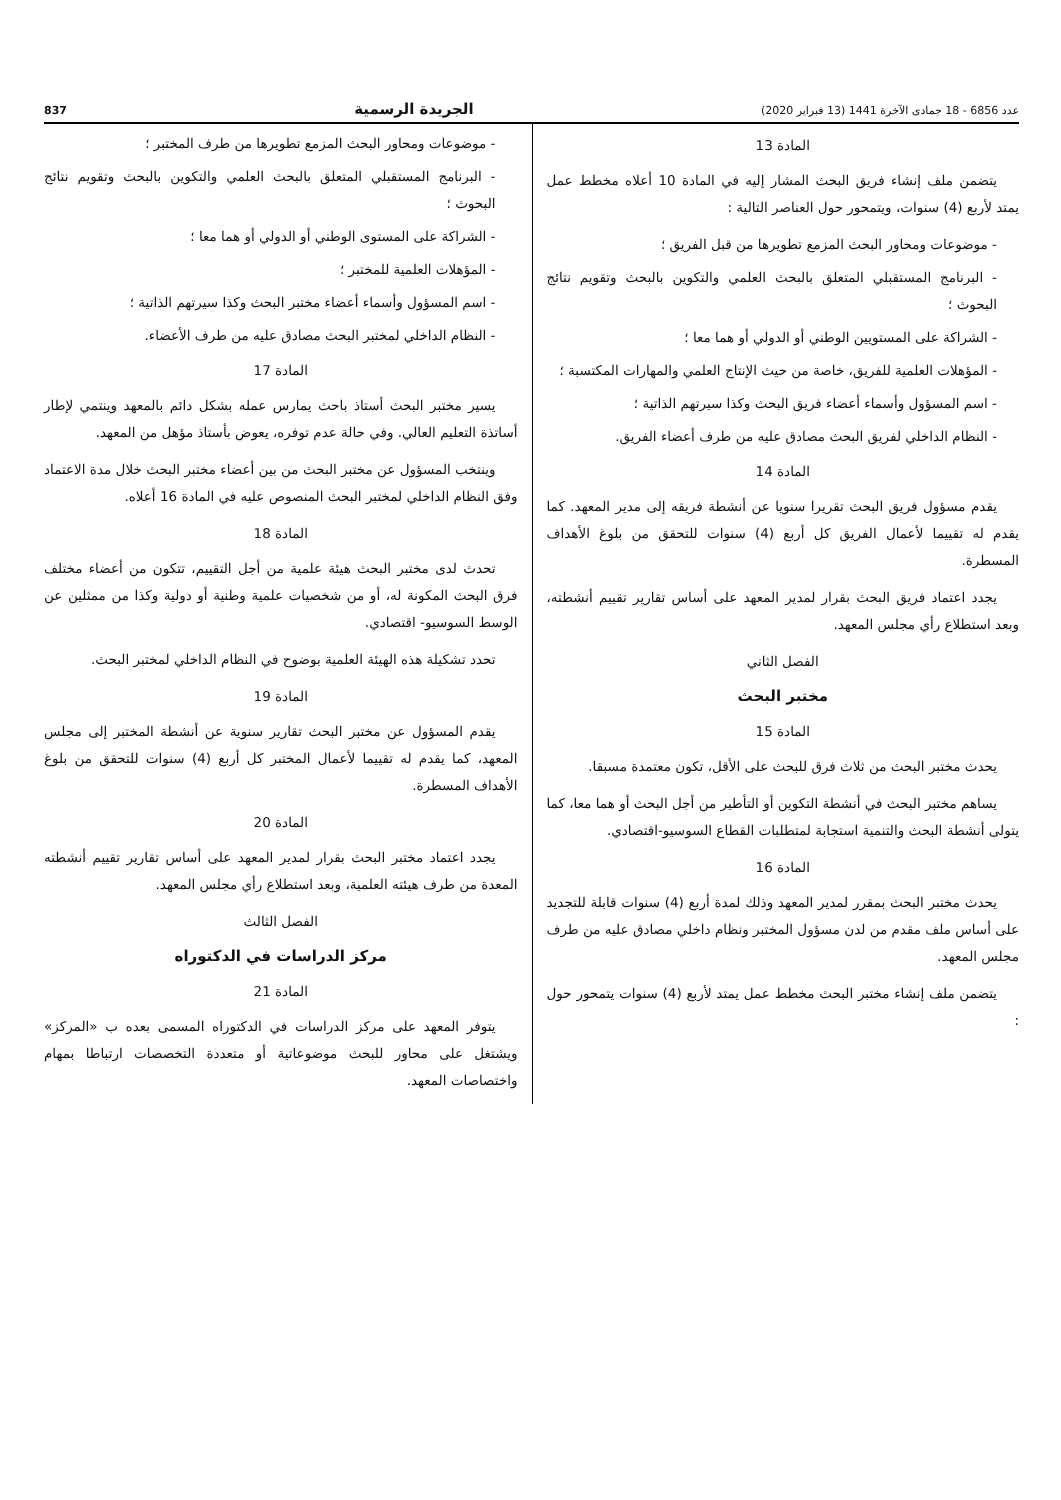عدد 6856 - 18 جمادى الآخرة 1441 (13 فبراير 2020) الجريدة الرسمية 837
المادة 13
يتضمن ملف إنشاء فريق البحث المشار إليه في المادة 10 أعلاه مخطط عمل يمتد لأربع (4) سنوات، ويتمحور حول العناصر التالية :
- موضوعات ومحاور البحث المزمع تطويرها من قبل الفريق ؛
- البرنامج المستقبلي المتعلق بالبحث العلمي والتكوين بالبحث وتقويم نتائج البحوث ؛
- الشراكة على المستويين الوطني أو الدولي أو هما معا ؛
- المؤهلات العلمية للفريق، خاصة من حيث الإنتاج العلمي والمهارات المكتسبة ؛
- اسم المسؤول وأسماء أعضاء فريق البحث وكذا سيرتهم الذاتية ؛
- النظام الداخلي لفريق البحث مصادق عليه من طرف أعضاء الفريق.
المادة 14
يقدم مسؤول فريق البحث تقريرا سنويا عن أنشطة فريقه إلى مدير المعهد. كما يقدم له تقييما لأعمال الفريق كل أربع (4) سنوات للتحقق من بلوغ الأهداف المسطرة.
يجدد اعتماد فريق البحث بقرار لمدير المعهد على أساس تقارير تقييم أنشطته، وبعد استطلاع رأي مجلس المعهد.
الفصل الثاني
مختبر البحث
المادة 15
يحدث مختبر البحث من ثلاث فرق للبحث على الأقل، تكون معتمدة مسبقا.
يساهم مختبر البحث في أنشطة التكوين أو التأطير من أجل البحث أو هما معا، كما يتولى أنشطة البحث والتنمية استجابة لمتطلبات القطاع السوسيو-اقتصادي.
المادة 16
يحدث مختبر البحث بمقرر لمدير المعهد وذلك لمدة أربع (4) سنوات قابلة للتجديد على أساس ملف مقدم من لدن مسؤول المختبر ونظام داخلي مصادق عليه من طرف مجلس المعهد.
يتضمن ملف إنشاء مختبر البحث مخطط عمل يمتد لأربع (4) سنوات يتمحور حول :
- موضوعات ومحاور البحث المزمع تطويرها من طرف المختبر ؛
- البرنامج المستقبلي المتعلق بالبحث العلمي والتكوين بالبحث وتقويم نتائج البحوث ؛
- الشراكة على المستوى الوطني أو الدولي أو هما معا ؛
- المؤهلات العلمية للمختبر ؛
- اسم المسؤول وأسماء أعضاء مختبر البحث وكذا سيرتهم الذاتية ؛
- النظام الداخلي لمختبر البحث مصادق عليه من طرف الأعضاء.
المادة 17
يسير مختبر البحث أستاذ باحث يمارس عمله بشكل دائم بالمعهد وينتمي لإطار أساتذة التعليم العالي. وفي حالة عدم توفره، يعوض بأستاذ مؤهل من المعهد.
وينتخب المسؤول عن مختبر البحث من بين أعضاء مختبر البحث خلال مدة الاعتماد وفق النظام الداخلي لمختبر البحث المنصوص عليه في المادة 16 أعلاه.
المادة 18
تحدث لدى مختبر البحث هيئة علمية من أجل التقييم، تتكون من أعضاء مختلف فرق البحث المكونة له، أو من شخصيات علمية وطنية أو دولية وكذا من ممثلين عن الوسط السوسيو- اقتصادي.
تحدد تشكيلة هذه الهيئة العلمية بوضوح في النظام الداخلي لمختبر البحث.
المادة 19
يقدم المسؤول عن مختبر البحث تقارير سنوية عن أنشطة المختبر إلى مجلس المعهد، كما يقدم له تقييما لأعمال المختبر كل أربع (4) سنوات للتحقق من بلوغ الأهداف المسطرة.
المادة 20
يجدد اعتماد مختبر البحث بقرار لمدير المعهد على أساس تقارير تقييم أنشطته المعدة من طرف هيئته العلمية، وبعد استطلاع رأي مجلس المعهد.
الفصل الثالث
مركز الدراسات في الدكتوراه
المادة 21
يتوفر المعهد على مركز الدراسات في الدكتوراه المسمى بعده ب «المركز» ويشتغل على محاور للبحث موضوعاتية أو متعددة التخصصات ارتباطا بمهام واختصاصات المعهد.